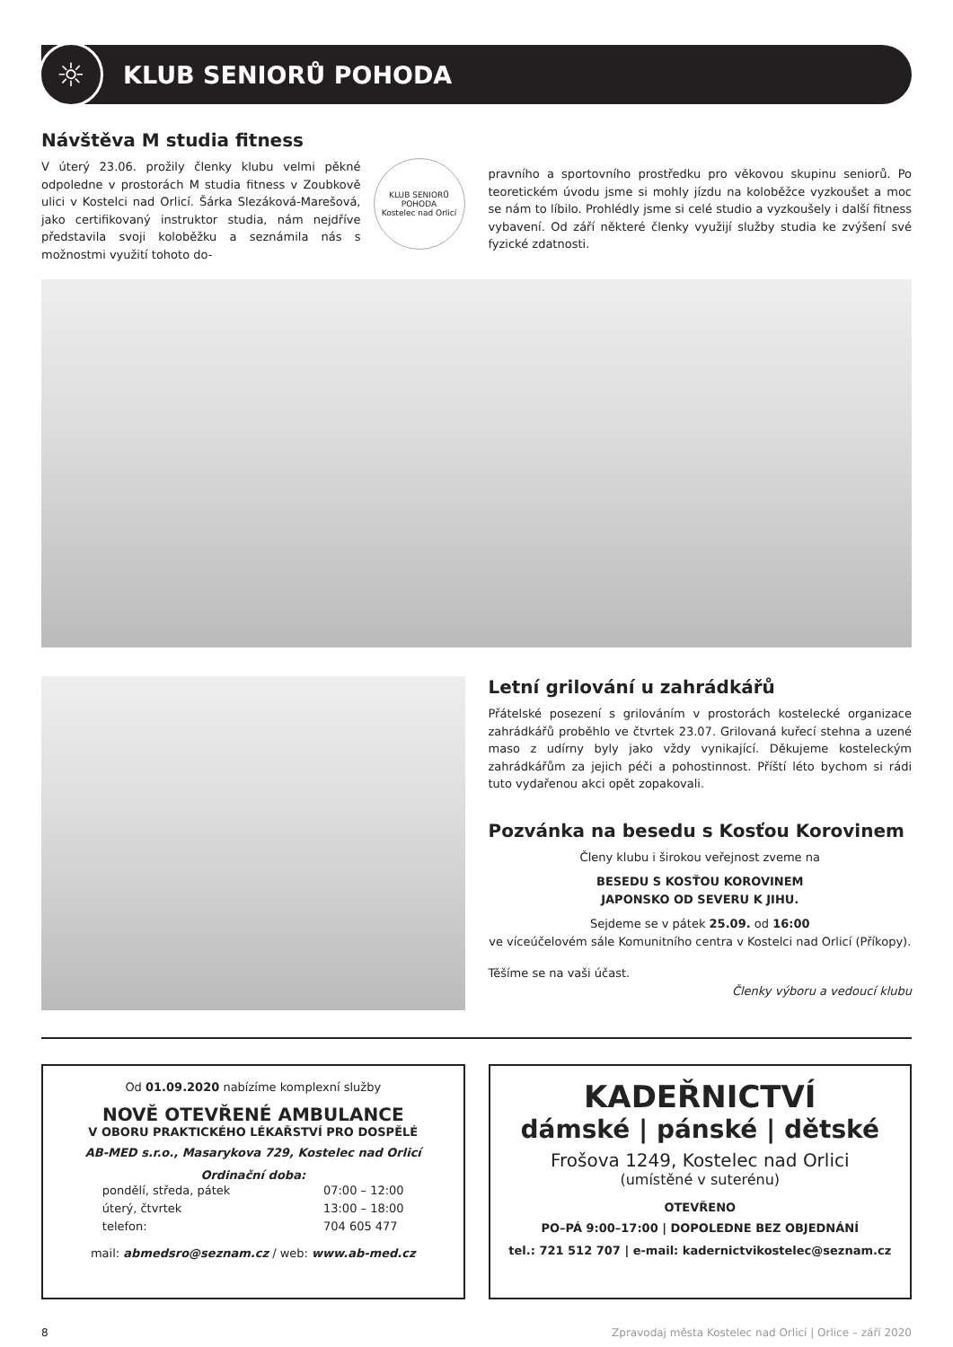☼
KLUB SENIORŮ POHODA
Návštěva M studia fitness
KLUB SENIORŮ POHODA
Kostelec nad Orlicí
V úterý 23.06. prožily členky klubu velmi pěkné odpoledne v prostorách M studia fitness v Zoubkově ulici v Kostelci nad Orlicí. Šárka Slezáková-Marešová, jako certifikovaný instruktor studia, nám nejdříve představila svoji koloběžku a seznámila nás s možnostmi využití tohoto do-
pravního a sportovního prostředku pro věkovou skupinu seniorů. Po teoretickém úvodu jsme si mohly jízdu na koloběžce vyzkoušet a moc se nám to líbilo. Prohlédly jsme si celé studio a vyzkoušely i další fitness vybavení. Od září některé členky využijí služby studia ke zvýšení své fyzické zdatnosti.
Letní grilování u zahrádkářů
Přátelské posezení s grilováním v prostorách kostelecké organizace zahrádkářů proběhlo ve čtvrtek 23.07. Grilovaná kuřecí stehna a uzené maso z udírny byly jako vždy vynikající. Děkujeme kosteleckým zahrádkářům za jejich péči a pohostinnost. Příští léto bychom si rádi tuto vydařenou akci opět zopakovali.
Pozvánka na besedu s Kosťou Korovinem
Členy klubu i širokou veřejnost zveme na
BESEDU S KOSŤOU KOROVINEM
JAPONSKO OD SEVERU K JIHU.
Sejdeme se v pátek 25.09. od 16:00
ve víceúčelovém sále Komunitního centra v Kostelci nad Orlicí (Příkopy).
Těšíme se na vaši účast.
Členky výboru a vedoucí klubu
Od 01.09.2020 nabízíme komplexní služby
NOVĚ OTEVŘENÉ AMBULANCE
V OBORU PRAKTICKÉHO LÉKAŘSTVÍ PRO DOSPĚLÉ
AB-MED s.r.o., Masarykova 729, Kostelec nad Orlicí
Ordinační doba:
pondělí, středa, pátek
úterý, čtvrtek
telefon:
07:00 – 12:00
13:00 – 18:00
704 605 477
mail: abmedsro@seznam.cz / web: www.ab-med.cz
KADEŘNICTVÍ
dámské | pánské | dětské
Frošova 1249, Kostelec nad Orlici
(umístěné v suterénu)
OTEVŘENO
PO–PÁ 9:00–17:00 | DOPOLEDNE BEZ OBJEDNÁNÍ
tel.: 721 512 707 | e-mail: kadernictvikostelec@seznam.cz
8 Zpravodaj města Kostelec nad Orlicí | Orlice – září 2020